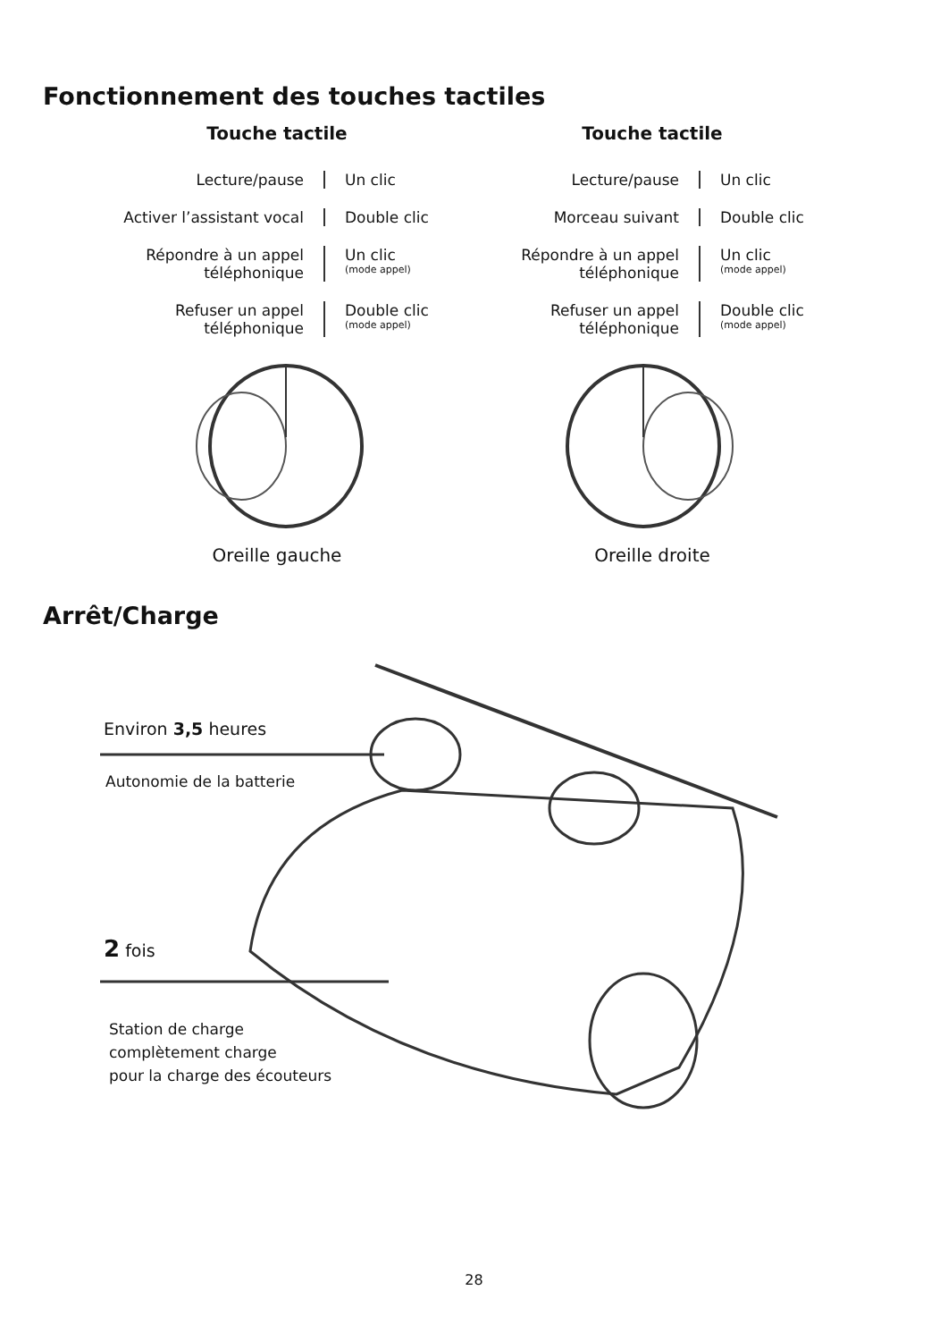Fonctionnement des touches tactiles
Touche tactile
Lecture/pause Un clic
Activer l’assistant vocal
Double clic
Répondre à un appel téléphonique
Un clic
(mode appel)
Refuser un appel téléphonique
Double clic
(mode appel)
Oreille gauche
Touche tactile
Lecture/pause Un clic
Morceau suivant Double clic
Répondre à un appel téléphonique
Un clic
(mode appel)
Refuser un appel téléphonique
Double clic
(mode appel)
Oreille droite
Arrêt/Charge
Environ 3,5 heures
Autonomie de la batterie
2 fois
Station de charge
complètement charge
pour la charge des écouteurs
28